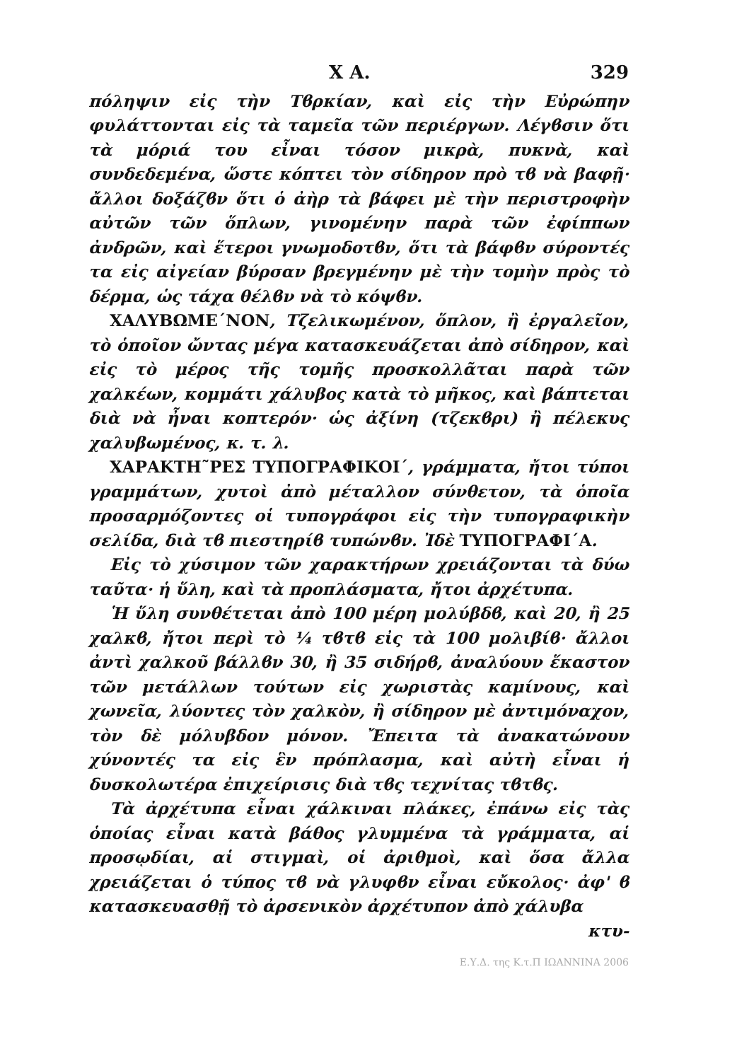Χ Α. 329
πόληψιν εἰς τὴν Τϐρκίαν, καὶ εἰς τὴν Εὐρώπην φυλάττονται εἰς τὰ ταμεῖα τῶν περιέργων. Λέγϐσιν ὅτι τὰ μόριά του εἶναι τόσον μικρὰ, πυκνὰ, καὶ συνδεδεμένα, ὥστε κόπτει τὸν σίδηρον πρὸ τϐ νὰ βαφῇ· ἄλλοι δοξάζϐν ὅτι ὁ ἀὴρ τὰ βάφει μὲ τὴν περιστροφὴν αὐτῶν τῶν ὅπλων, γινομένην παρὰ τῶν ἐφίππων ἀνδρῶν, καὶ ἕτεροι γνωμοδοτϐν, ὅτι τὰ βάφϐν σύροντές τα εἰς αἰγείαν βύρσαν βρεγμένην μὲ τὴν τομὴν πρὸς τὸ δέρμα, ὡς τάχα θέλϐν νὰ τὸ κόψϐν.
ΧΑΛΥΒΩΜΕ´ΝΟΝ, Τζελικωμένον, ὅπλον, ἢ ἐργαλεῖον, τὸ ὁποῖον ὤντας μέγα κατασκευάζεται ἀπὸ σίδηρον, καὶ εἰς τὸ μέρος τῆς τομῆς προσκολλᾶται παρὰ τῶν χαλκέων, κομμάτι χάλυβος κατὰ τὸ μῆκος, καὶ βάπτεται διὰ νὰ ἦναι κοπτερόν· ὡς ἀξίνη (τζεκϐρι) ἢ πέλεκυς χαλυβωμένος, κ. τ. λ.
ΧΑΡΑΚΤΗ῀ΡΕΣ ΤΥΠΟΓΡΑΦΙΚΟΙ´, γράμματα, ἤτοι τύποι γραμμάτων, χυτοὶ ἀπὸ μέταλλον σύνθετον, τὰ ὁποῖα προσαρμόζοντες οἱ τυπογράφοι εἰς τὴν τυπογραφικὴν σελίδα, διὰ τϐ πιεστηρίϐ τυπώνϐν. Ἰδὲ ΤΥΠΟΓΡΑΦΙ´Α.
Εἰς τὸ χύσιμον τῶν χαρακτήρων χρειάζονται τὰ δύω ταῦτα· ἡ ὕλη, καὶ τὰ προπλάσματα, ἤτοι ἀρχέτυπα.
Ἡ ὕλη συνθέτεται ἀπὸ 100 μέρη μολύβδϐ, καὶ 20, ἢ 25 χαλκϐ, ἤτοι περὶ τὸ ¼ τϐτϐ εἰς τὰ 100 μολιβίϐ· ἄλλοι ἀντὶ χαλκοῦ βάλλϐν 30, ἢ 35 σιδήρϐ, ἀναλύουν ἕκαστον τῶν μετάλλων τούτων εἰς χωριστὰς καμίνους, καὶ χωνεῖα, λύοντες τὸν χαλκὸν, ἢ σίδηρον μὲ ἀντιμόναχον, τὸν δὲ μόλυβδον μόνον. Ἔπειτα τὰ ἀνακατώνουν χύνοντές τα εἰς ἓν πρόπλασμα, καὶ αὐτὴ εἶναι ἡ δυσκολωτέρα ἐπιχείρισις διὰ τϐς τεχνίτας τϐτϐς.
Τὰ ἀρχέτυπα εἶναι χάλκιναι πλάκες, ἐπάνω εἰς τὰς ὁποίας εἶναι κατὰ βάθος γλυμμένα τὰ γράμματα, αἱ προσῳδίαι, αἱ στιγμαὶ, οἱ ἀριθμοὶ, καὶ ὅσα ἄλλα χρειάζεται ὁ τύπος τϐ νὰ γλυφϐν εἶναι εὔκολος· ἀφ' ϐ κατασκευασθῇ τὸ ἀρσενικὸν ἀρχέτυπον ἀπὸ χάλυβα
κτυ-
Ε.Υ.Δ. της Κ.τ.Π ΙΩΑΝΝΙΝΑ 2006